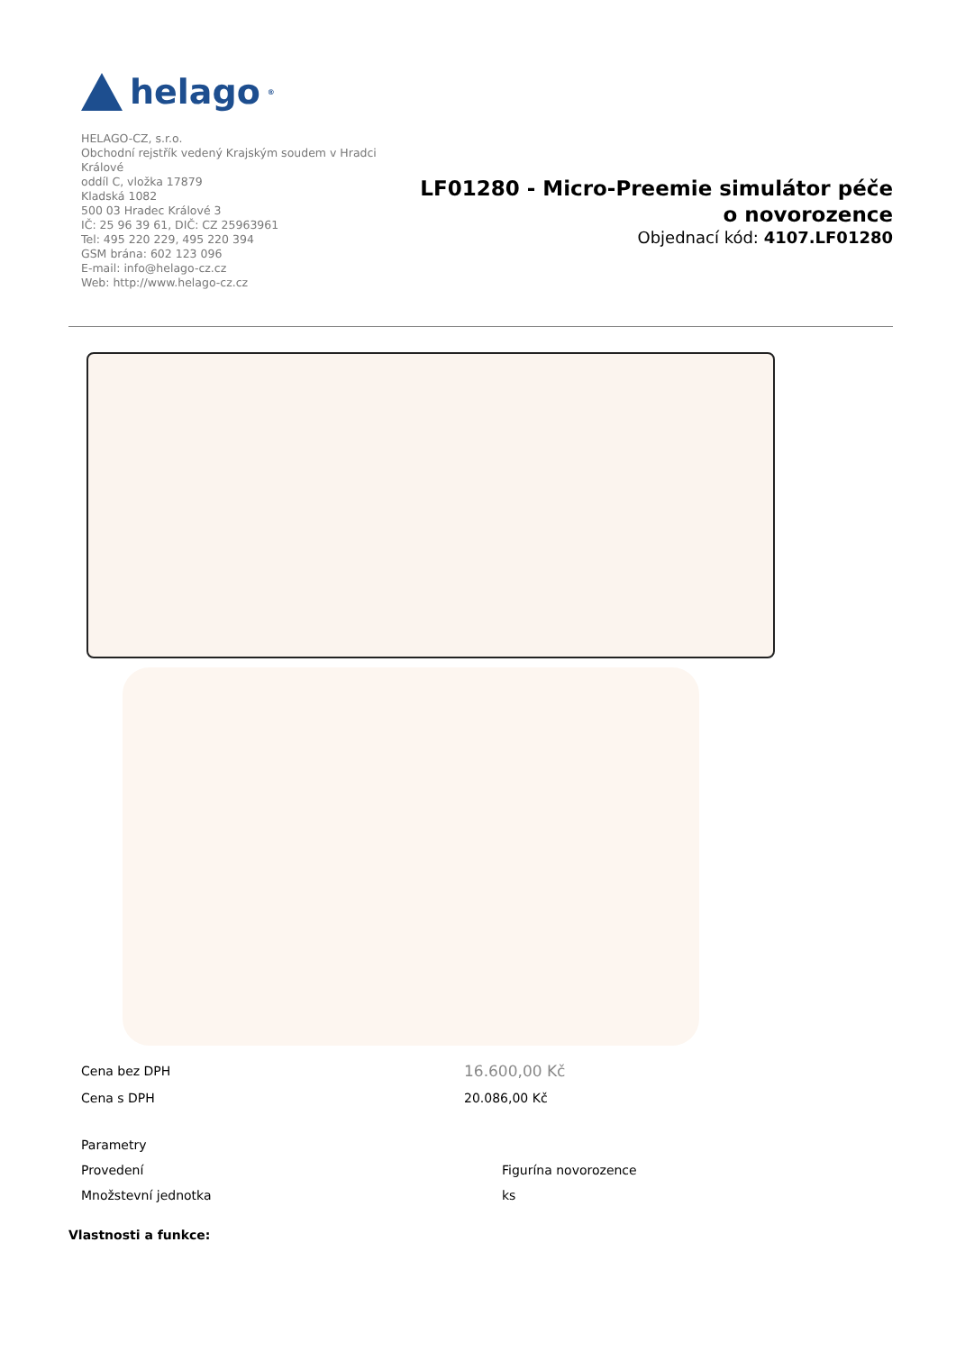helago<sup>®</sup>
HELAGO-CZ, s.r.o.
Obchodní rejstřík vedený Krajským soudem v Hradci Králové
oddíl C, vložka 17879
Kladská 1082
500 03 Hradec Králové 3
IČ: 25 96 39 61, DIČ: CZ 25963961
Tel: 495 220 229, 495 220 394
GSM brána: 602 123 096
E-mail: info@helago-cz.cz
Web: http://www.helago-cz.cz
LF01280 - Micro-Preemie simulátor péče
o novorozence
Objednací kód: 4107.LF01280
| Cena bez DPH | 16.600,00 Kč |
| Cena s DPH | 20.086,00 Kč |
| Parametry | |
| Provedení | Figurína novorozence |
| Množstevní jednotka | ks |
Vlastnosti a funkce: